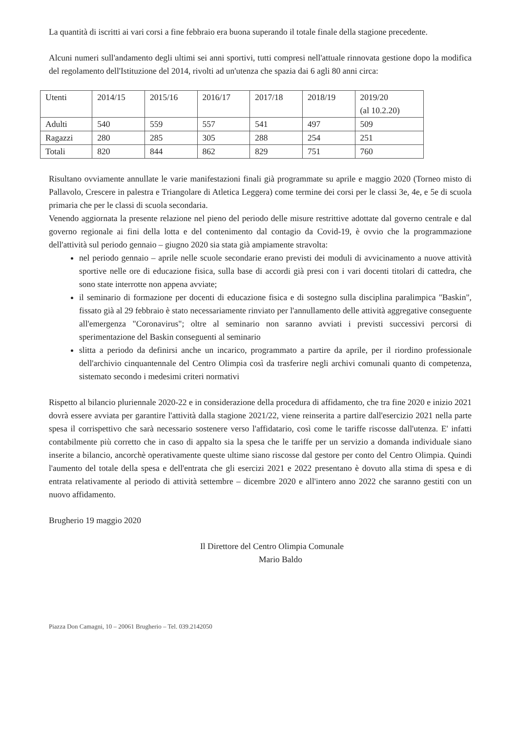La quantità di iscritti ai vari corsi a fine febbraio era buona superando il totale finale della stagione precedente.
Alcuni numeri sull'andamento degli ultimi sei anni sportivi, tutti compresi nell'attuale rinnovata gestione dopo la modifica del regolamento dell'Istituzione del 2014, rivolti ad un'utenza che spazia dai 6 agli 80 anni circa:
| Utenti | 2014/15 | 2015/16 | 2016/17 | 2017/18 | 2018/19 | 2019/20 (al 10.2.20) |
| Adulti | 540 | 559 | 557 | 541 | 497 | 509 |
| Ragazzi | 280 | 285 | 305 | 288 | 254 | 251 |
| Totali | 820 | 844 | 862 | 829 | 751 | 760 |
Risultano ovviamente annullate le varie manifestazioni finali già programmate su aprile e maggio 2020 (Torneo misto di Pallavolo, Crescere in palestra e Triangolare di Atletica Leggera) come termine dei corsi per le classi 3e, 4e, e 5e di scuola primaria che per le classi di scuola secondaria.
Venendo aggiornata la presente relazione nel pieno del periodo delle misure restrittive adottate dal governo centrale e dal governo regionale ai fini della lotta e del contenimento dal contagio da Covid-19, è ovvio che la programmazione dell'attività sul periodo gennaio – giugno 2020 sia stata già ampiamente stravolta:
nel periodo gennaio – aprile nelle scuole secondarie erano previsti dei moduli di avvicinamento a nuove attività sportive nelle ore di educazione fisica, sulla base di accordi già presi con i vari docenti titolari di cattedra, che sono state interrotte non appena avviate;
il seminario di formazione per docenti di educazione fisica e di sostegno sulla disciplina paralimpica "Baskin", fissato già al 29 febbraio è stato necessariamente rinviato per l'annullamento delle attività aggregative conseguente all'emergenza "Coronavirus"; oltre al seminario non saranno avviati i previsti successivi percorsi di sperimentazione del Baskin conseguenti al seminario
slitta a periodo da definirsi anche un incarico, programmato a partire da aprile, per il riordino professionale dell'archivio cinquantennale del Centro Olimpia così da trasferire negli archivi comunali quanto di competenza, sistemato secondo i medesimi criteri normativi
Rispetto al bilancio pluriennale 2020-22 e in considerazione della procedura di affidamento, che tra fine 2020 e inizio 2021 dovrà essere avviata per garantire l'attività dalla stagione 2021/22, viene reinserita a partire dall'esercizio 2021 nella parte spesa il corrispettivo che sarà necessario sostenere verso l'affidatario, così come le tariffe riscosse dall'utenza. E' infatti contabilmente più corretto che in caso di appalto sia la spesa che le tariffe per un servizio a domanda individuale siano inserite a bilancio, ancorchè operativamente queste ultime siano riscosse dal gestore per conto del Centro Olimpia. Quindi l'aumento del totale della spesa e dell'entrata che gli esercizi 2021 e 2022 presentano è dovuto alla stima di spesa e di entrata relativamente al periodo di attività settembre – dicembre 2020 e all'intero anno 2022 che saranno gestiti con un nuovo affidamento.
Brugherio 19 maggio 2020
Il Direttore del Centro Olimpia Comunale
Mario Baldo
Piazza Don Camagni, 10 – 20061 Brugherio – Tel. 039.2142050